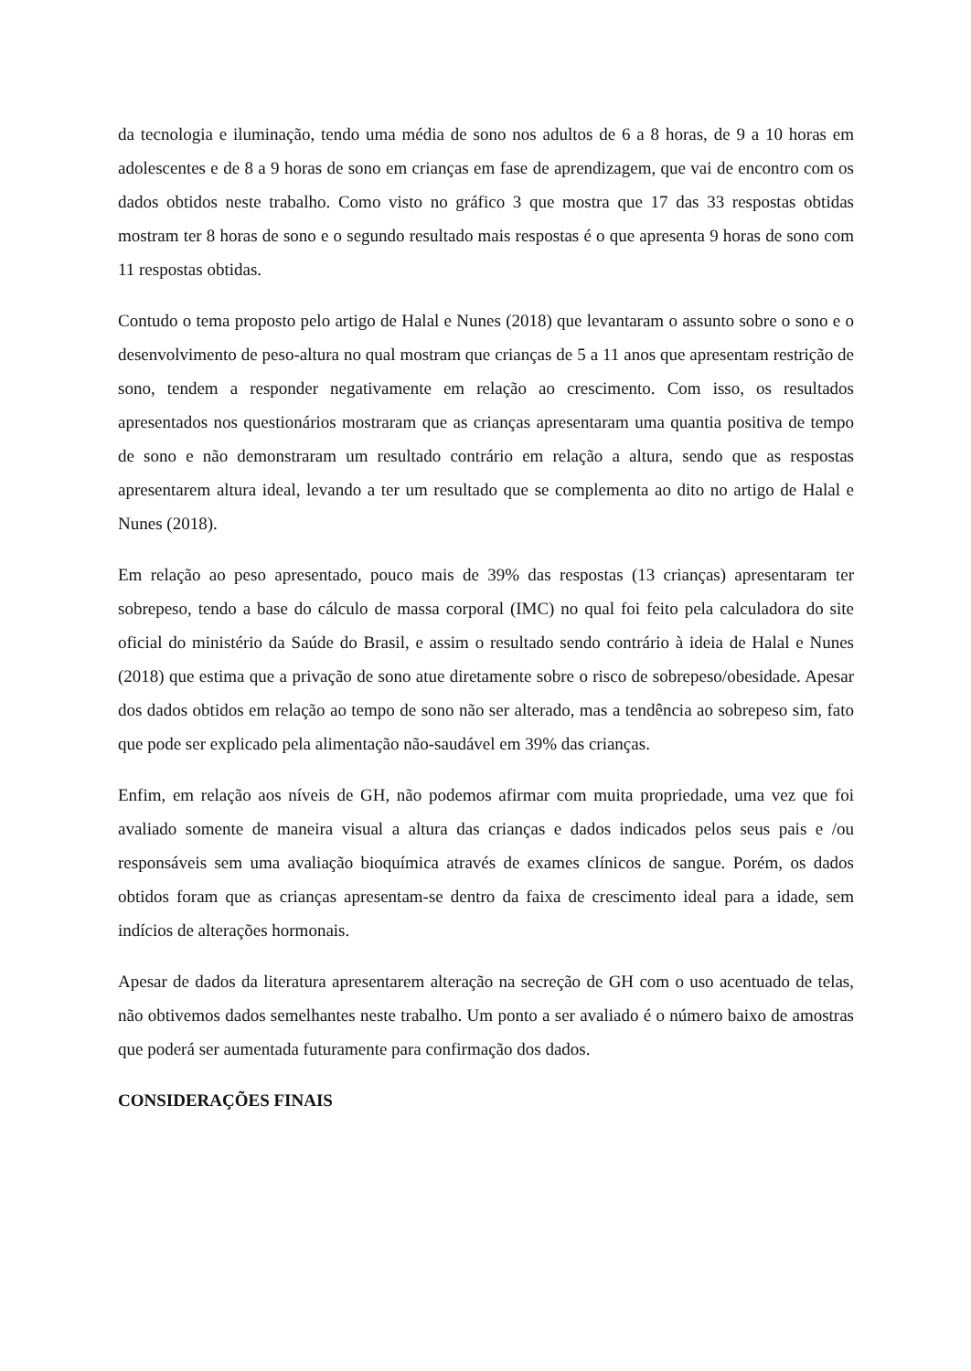da tecnologia e iluminação, tendo uma média de sono nos adultos de 6 a 8 horas, de 9 a 10 horas em adolescentes e de 8 a 9 horas de sono em crianças em fase de aprendizagem, que vai de encontro com os dados obtidos neste trabalho. Como visto no gráfico 3 que mostra que 17 das 33 respostas obtidas mostram ter 8 horas de sono e o segundo resultado mais respostas é o que apresenta 9 horas de sono com 11 respostas obtidas.
Contudo o tema proposto pelo artigo de Halal e Nunes (2018) que levantaram o assunto sobre o sono e o desenvolvimento de peso-altura no qual mostram que crianças de 5 a 11 anos que apresentam restrição de sono, tendem a responder negativamente em relação ao crescimento. Com isso, os resultados apresentados nos questionários mostraram que as crianças apresentaram uma quantia positiva de tempo de sono e não demonstraram um resultado contrário em relação a altura, sendo que as respostas apresentarem altura ideal, levando a ter um resultado que se complementa ao dito no artigo de Halal e Nunes (2018).
Em relação ao peso apresentado, pouco mais de 39% das respostas (13 crianças) apresentaram ter sobrepeso, tendo a base do cálculo de massa corporal (IMC) no qual foi feito pela calculadora do site oficial do ministério da Saúde do Brasil, e assim o resultado sendo contrário à ideia de Halal e Nunes (2018) que estima que a privação de sono atue diretamente sobre o risco de sobrepeso/obesidade. Apesar dos dados obtidos em relação ao tempo de sono não ser alterado, mas a tendência ao sobrepeso sim, fato que pode ser explicado pela alimentação não-saudável em 39% das crianças.
Enfim, em relação aos níveis de GH, não podemos afirmar com muita propriedade, uma vez que foi avaliado somente de maneira visual a altura das crianças e dados indicados pelos seus pais e /ou responsáveis sem uma avaliação bioquímica através de exames clínicos de sangue. Porém, os dados obtidos foram que as crianças apresentam-se dentro da faixa de crescimento ideal para a idade, sem indícios de alterações hormonais.
Apesar de dados da literatura apresentarem alteração na secreção de GH com o uso acentuado de telas, não obtivemos dados semelhantes neste trabalho. Um ponto a ser avaliado é o número baixo de amostras que poderá ser aumentada futuramente para confirmação dos dados.
CONSIDERAÇÕES FINAIS